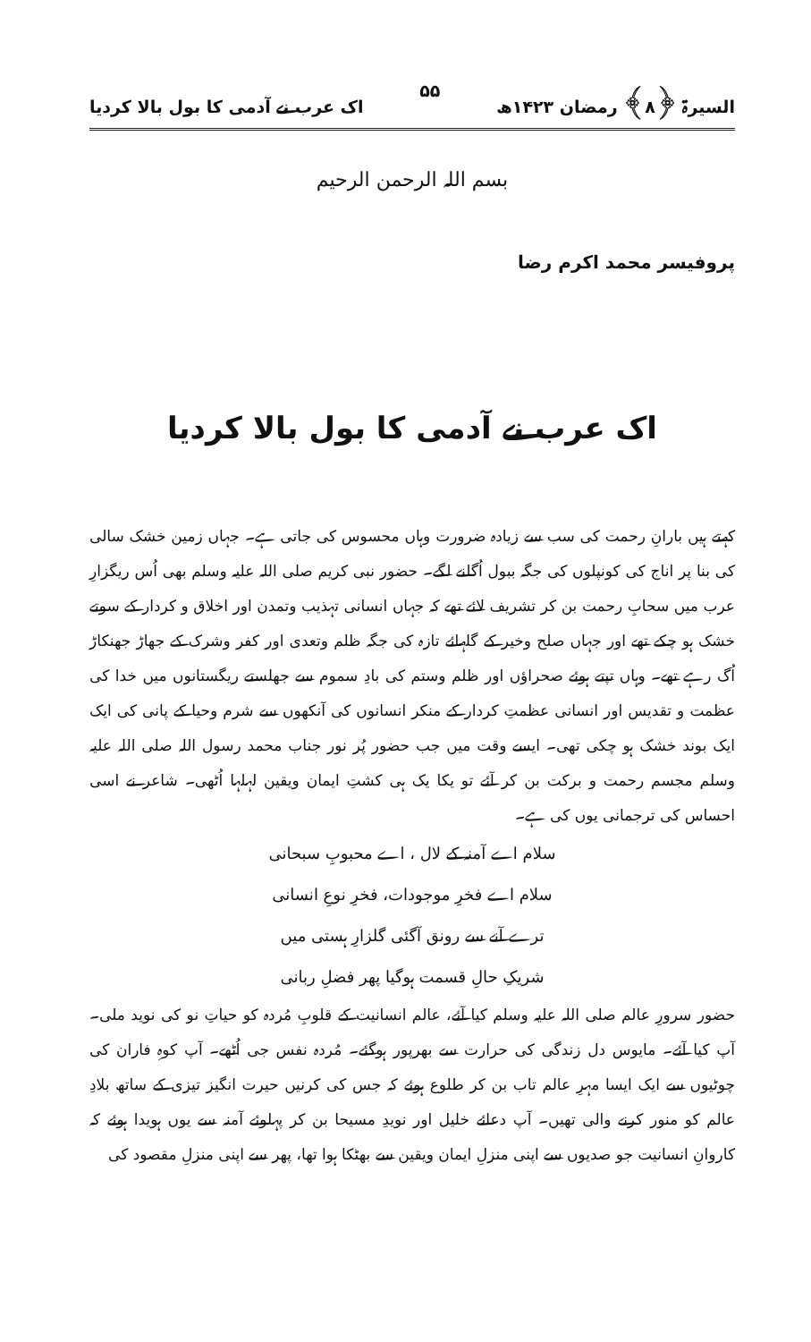السیرۃ ﴿۸﴾ رمضان ۱۴۲۳ھ ۵۵ اک عرب نے آدمی کا بول بالا کردیا
بسم اللہ الرحمن الرحیم
پروفیسر محمد اکرم رضا
اک عرب نے آدمی کا بول بالا کردیا
کہتے ہیں بارانِ رحمت کی سب سے زیادہ ضرورت وہاں محسوس کی جاتی ہے۔ جہاں زمین خشک سالی کی بنا پر اناج کی کونپلوں کی جگہ ببول اُگلنے لگے۔ حضور نبی کریم صلی اللہ علیہ وسلم بھی اُس ریگزارِ عرب میں سحابِ رحمت بن کر تشریف لائے تھے کہ جہاں انسانی تہذیب وتمدن اور اخلاق و کردار کے سوتے خشک ہو چکے تھے اور جہاں صلح وخیر کے گلہائے تازہ کی جگہ ظلم وتعدی اور کفر وشرک کے جھاڑ جھنکاڑ اُگ رہے تھے۔ وہاں تپتے ہوئے صحراؤں اور ظلم وستم کی بادِ سموم سے جھلستے ریگستانوں میں خدا کی عظمت و تقدیس اور انسانی عظمتِ کردار کے منکر انسانوں کی آنکھوں سے شرم وحیا کے پانی کی ایک ایک بوند خشک ہو چکی تھی۔ ایسے وقت میں جب حضور پُر نور جناب محمد رسول اللہ صلی اللہ علیہ وسلم مجسم رحمت و برکت بن کر آئے تو یکا یک ہی کشتِ ایمان ویقین لہلہا اُٹھی۔ شاعر نے اسی احساس کی ترجمانی یوں کی ہے۔
سلام اے آمنہ کے لال ، اے محبوبِ سبحانی
سلام اے فخرِ موجودات، فخرِ نوعِ انسانی
ترے آنے سے رونق آگئی گلزارِ ہستی میں
شریکِ حالِ قسمت ہوگیا پھر فضلِ ربانی
حضور سرورِ عالم صلی اللہ علیہ وسلم کیا آئے، عالم انسانیت کے قلوبِ مُردہ کو حیاتِ نو کی نوید ملی۔ آپ کیا آئے۔ مایوس دل زندگی کی حرارت سے بھرپور ہوگئے۔ مُردہ نفس جی اُٹھے۔ آپ کوہِ فاران کی چوٹیوں سے ایک ایسا مہرِ عالم تاب بن کر طلوع ہوئے کہ جس کی کرنیں حیرت انگیز تیزی کے ساتھ بلادِ عالم کو منور کرنے والی تھیں۔ آپ دعائے خلیل اور نویدِ مسیحا بن کر پہلوئے آمنہ سے یوں ہویدا ہوئے کہ کاروانِ انسانیت جو صدیوں سے اپنی منزلِ ایمان ویقین سے بھٹکا ہوا تھا، پھر سے اپنی منزلِ مقصود کی